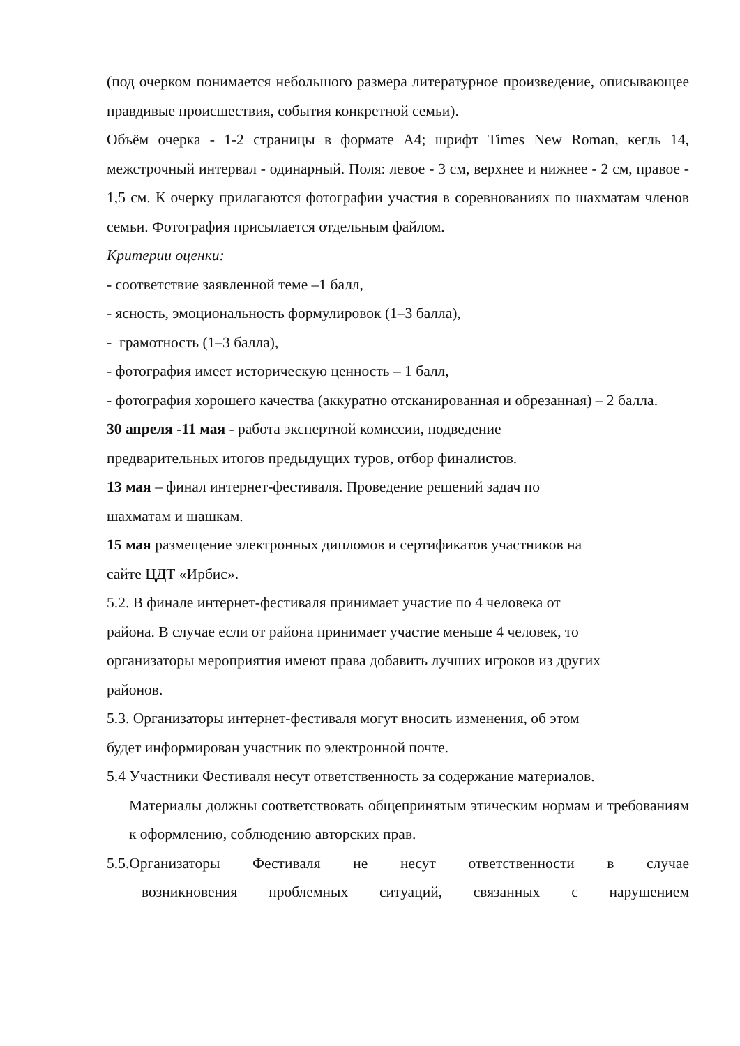(под очерком понимается небольшого размера литературное произведение, описывающее правдивые происшествия, события конкретной семьи).
Объём очерка - 1-2 страницы в формате А4; шрифт Times New Roman, кегль 14, межстрочный интервал - одинарный. Поля: левое - 3 см, верхнее и нижнее - 2 см, правое - 1,5 см. К очерку прилагаются фотографии участия в соревнованиях по шахматам членов семьи. Фотография присылается отдельным файлом.
Критерии оценки:
- соответствие заявленной теме –1 балл,
- ясность, эмоциональность формулировок (1–3 балла),
- грамотность (1–3 балла),
- фотография имеет историческую ценность – 1 балл,
- фотография хорошего качества (аккуратно отсканированная и обрезанная) – 2 балла.
30 апреля -11 мая - работа экспертной комиссии, подведение
предварительных итогов предыдущих туров, отбор финалистов.
13 мая – финал интернет-фестиваля. Проведение решений задач по
шахматам и шашкам.
15 мая размещение электронных дипломов и сертификатов участников на
сайте ЦДТ «Ирбис».
5.2. В финале интернет-фестиваля принимает участие по 4 человека от
района. В случае если от района принимает участие меньше 4 человек, то
организаторы мероприятия имеют права добавить лучших игроков из других
районов.
5.3. Организаторы интернет-фестиваля могут вносить изменения, об этом
будет информирован участник по электронной почте.
5.4 Участники Фестиваля несут ответственность за содержание материалов.
Материалы должны соответствовать общепринятым этическим нормам и требованиям к оформлению, соблюдению авторских прав.
5.5.Организаторы Фестиваля не несут ответственности в случае
возникновения проблемных ситуаций, связанных с нарушением